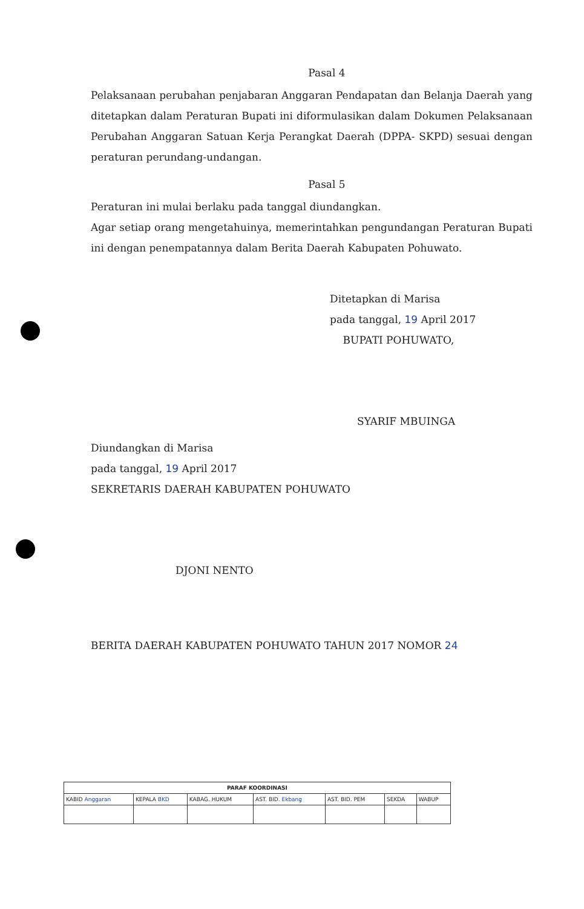Pasal 4
Pelaksanaan perubahan penjabaran Anggaran Pendapatan dan Belanja Daerah yang ditetapkan dalam Peraturan Bupati ini diformulasikan dalam Dokumen Pelaksanaan Perubahan Anggaran Satuan Kerja Perangkat Daerah (DPPA- SKPD) sesuai dengan peraturan perundang-undangan.
Pasal 5
Peraturan ini mulai berlaku pada tanggal diundangkan.
Agar setiap orang mengetahuinya, memerintahkan pengundangan Peraturan Bupati ini dengan penempatannya dalam Berita Daerah Kabupaten Pohuwato.
Ditetapkan di Marisa
pada tanggal, 19 April 2017
BUPATI POHUWATO,
SYARIF MBUINGA
Diundangkan di Marisa
pada tanggal, 19 April 2017
SEKRETARIS DAERAH KABUPATEN POHUWATO
DJONI NENTO
BERITA DAERAH KABUPATEN POHUWATO TAHUN 2017 NOMOR 24
| PARAF KOORDINASI | | | | | | |
| --- | --- | --- | --- | --- | --- | --- |
| KABID Anggaran | KEPALA BKD | KABAG. HUKUM | AST. BID. Ekbang | AST. BID. PEM | SEKDA | WABUP |